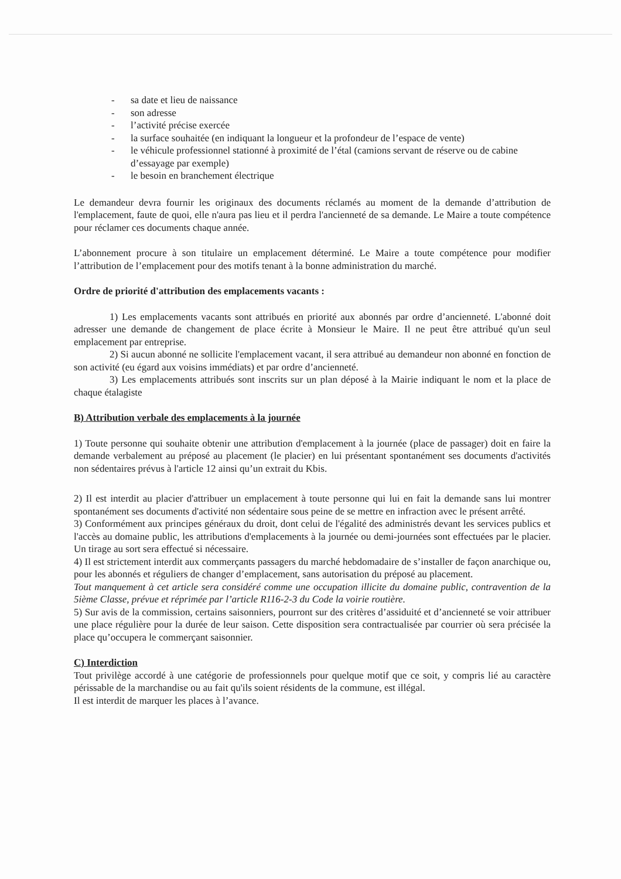- sa date et lieu de naissance
- son adresse
- l’activité précise exercée
- la surface souhaitée (en indiquant la longueur et la profondeur de l’espace de vente)
- le véhicule professionnel stationné à proximité de l’étal (camions servant de réserve ou de cabine d’essayage par exemple)
- le besoin en branchement électrique
Le demandeur devra fournir les originaux des documents réclamés au moment de la demande d’attribution de l'emplacement, faute de quoi, elle n'aura pas lieu et il perdra l'ancienneté de sa demande. Le Maire a toute compétence pour réclamer ces documents chaque année.
L’abonnement procure à son titulaire un emplacement déterminé. Le Maire a toute compétence pour modifier l’attribution de l’emplacement pour des motifs tenant à la bonne administration du marché.
Ordre de priorité d'attribution des emplacements vacants :
1) Les emplacements vacants sont attribués en priorité aux abonnés par ordre d’ancienneté. L'abonné doit adresser une demande de changement de place écrite à Monsieur le Maire. Il ne peut être attribué qu'un seul emplacement par entreprise.
2) Si aucun abonné ne sollicite l'emplacement vacant, il sera attribué au demandeur non abonné en fonction de son activité (eu égard aux voisins immédiats) et par ordre d’ancienneté.
3) Les emplacements attribués sont inscrits sur un plan déposé à la Mairie indiquant le nom et la place de chaque étalagiste
B) Attribution verbale des emplacements à la journée
1) Toute personne qui souhaite obtenir une attribution d'emplacement à la journée (place de passager) doit en faire la demande verbalement au préposé au placement (le placier) en lui présentant spontanément ses documents d'activités non sédentaires prévus à l'article 12 ainsi qu’un extrait du Kbis.
2) Il est interdit au placier d'attribuer un emplacement à toute personne qui lui en fait la demande sans lui montrer spontanément ses documents d'activité non sédentaire sous peine de se mettre en infraction avec le présent arrêté.
3) Conformément aux principes généraux du droit, dont celui de l'égalité des administrés devant les services publics et l'accès au domaine public, les attributions d'emplacements à la journée ou demi-journées sont effectuées par le placier. Un tirage au sort sera effectué si nécessaire.
4) Il est strictement interdit aux commerçants passagers du marché hebdomadaire de s’installer de façon anarchique ou, pour les abonnés et réguliers de changer d’emplacement, sans autorisation du préposé au placement.
Tout manquement à cet article sera considéré comme une occupation illicite du domaine public, contravention de la 5ième Classe, prévue et réprimée par l’article R116-2-3 du Code la voirie routière.
5) Sur avis de la commission, certains saisonniers, pourront sur des critères d’assiduité et d’ancienneté se voir attribuer une place régulière pour la durée de leur saison. Cette disposition sera contractualisée par courrier où sera précisée la place qu’occupera le commerçant saisonnier.
C) Interdiction
Tout privilège accordé à une catégorie de professionnels pour quelque motif que ce soit, y compris lié au caractère périssable de la marchandise ou au fait qu'ils soient résidents de la commune, est illégal.
Il est interdit de marquer les places à l’avance.